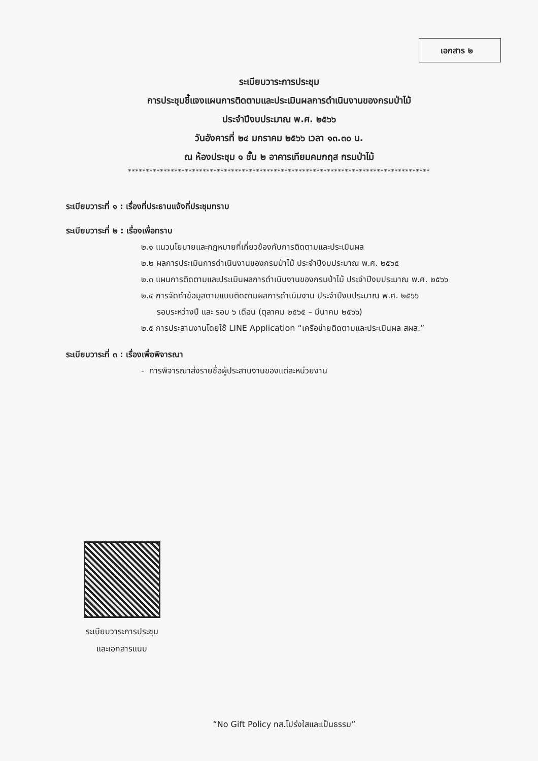เอกสาร ๒
ระเบียบวาระการประชุม
การประชุมชี้แจงแผนการติดตามและประเมินผลการดำเนินงานของกรมป่าไม้
ประจำปีงบประมาณ พ.ศ. ๒๕๖๖
วันอังคารที่ ๒๔ มกราคม ๒๕๖๖ เวลา ๑๓.๓๐ น.
ณ ห้องประชุม ๑ ชั้น ๒ อาคารเทียมคมกฤส กรมป่าไม้
*************************************************************************************
ระเบียบวาระที่ ๑ : เรื่องที่ประธานแจ้งที่ประชุมทราบ
ระเบียบวาระที่ ๒ : เรื่องเพื่อทราบ
๒.๑ แนวนโยบายและกฎหมายที่เกี่ยวข้องกับการติดตามและประเมินผล
๒.๒ ผลการประเมินการดำเนินงานของกรมป่าไม้ ประจำปีงบประมาณ พ.ศ. ๒๕๖๕
๒.๓ แผนการติดตามและประเมินผลการดำเนินงานของกรมป่าไม้ ประจำปีงบประมาณ พ.ศ. ๒๕๖๖
๒.๔ การจัดทำข้อมูลตามแบบติดตามผลการดำเนินงาน ประจำปีงบประมาณ พ.ศ. ๒๕๖๖
รอบระหว่างปี และ รอบ ๖ เดือน (ตุลาคม ๒๕๖๕ – มีนาคม ๒๕๖๖)
๒.๕ การประสานงานโดยใช้ LINE Application “เครือข่ายติดตามและประเมินผล สผส.”
ระเบียบวาระที่ ๓ : เรื่องเพื่อพิจารณา
- การพิจารณาส่งรายชื่อผู้ประสานงานของแต่ละหน่วยงาน
ระเบียบวาระการประชุม
และเอกสารแนบ
“No Gift Policy ทส.โปร่งใสและเป็นธรรม”